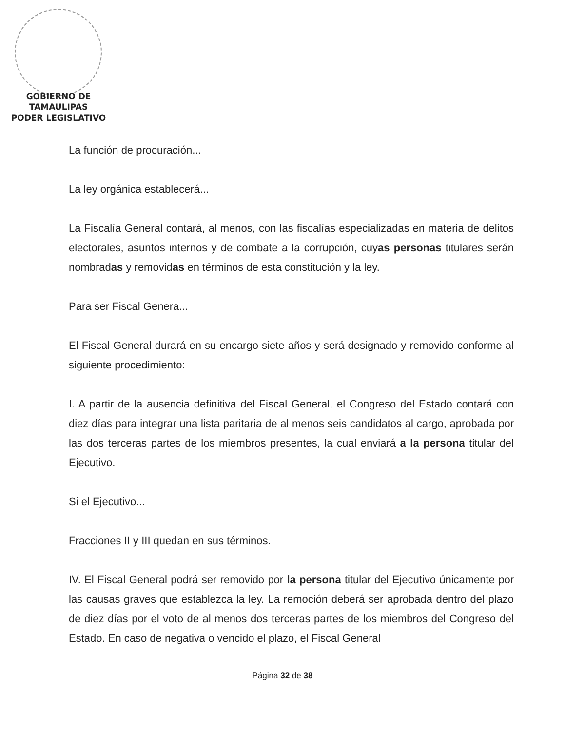GOBIERNO DE TAMAULIPAS
PODER LEGISLATIVO
La función de procuración...
La ley orgánica establecerá...
La Fiscalía General contará, al menos, con las fiscalías especializadas en materia de delitos electorales, asuntos internos y de combate a la corrupción, cuyas personas titulares serán nombradas y removidas en términos de esta constitución y la ley.
Para ser Fiscal Genera...
El Fiscal General durará en su encargo siete años y será designado y removido conforme al siguiente procedimiento:
I. A partir de la ausencia definitiva del Fiscal General, el Congreso del Estado contará con diez días para integrar una lista paritaria de al menos seis candidatos al cargo, aprobada por las dos terceras partes de los miembros presentes, la cual enviará a la persona titular del Ejecutivo.
Si el Ejecutivo...
Fracciones II y III quedan en sus términos.
IV. El Fiscal General podrá ser removido por la persona titular del Ejecutivo únicamente por las causas graves que establezca la ley. La remoción deberá ser aprobada dentro del plazo de diez días por el voto de al menos dos terceras partes de los miembros del Congreso del Estado. En caso de negativa o vencido el plazo, el Fiscal General
Página 32 de 38